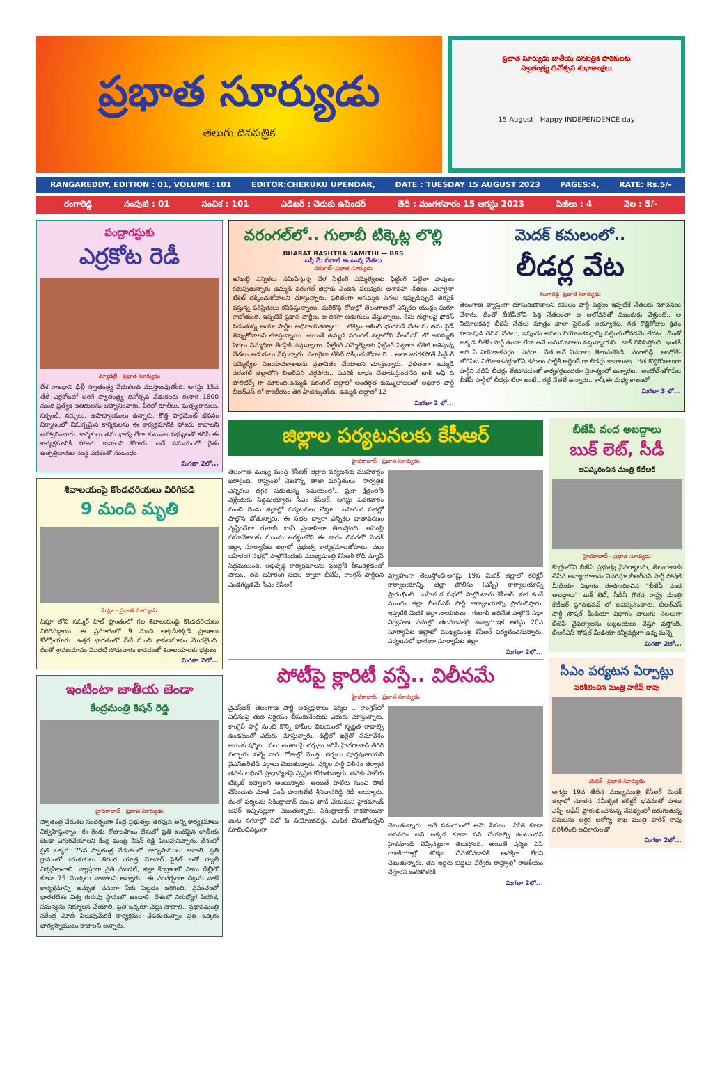ప్రభాత సూర్యుడు
తెలుగు దినపత్రిక
ప్రభాత సూర్యుడు జాతీయ దినపత్రిక పాఠకులకు
స్వాతంత్ర్య దినోత్సవ శుభాకాంక్షలు
15 August Happy INDEPENDENCE day
RANGAREDDY, EDITION : 01, VOLUME :101 EDITOR:CHERUKU UPENDAR, DATE : TUESDAY 15 AUGUST 2023 PAGES:4, RATE: Rs.5/-
రంగారెడ్డి సంపుటి : 01 సంచిక : 101 ఎడిటర్ : చెరుకు ఉపేందర్ తేదీ : మంగళవారం 15 ఆగస్టు 2023 పేజీలు : 4 వెల : 5/-
పంద్రాగస్టుకు
ఎర్రకోట రెడీ
న్యూఢిల్లీ - ప్రభాత సూర్యుడు
దేశ రాజధాని ఢిల్లీ స్వాతంత్ర్య వేడుకలకు ముస్తాబవుతోంది. ఆగస్టు 15వ తేదీ ఎర్రకోటలో జరిగే స్వాతంత్ర్య దినోత్సవ వేడుకలకు ఈసారి 1800 మంది ప్రత్యేక అతిథులను ఆహ్వానించారు. వీరిలో కూలీలు, మత్స్యకారులు, సర్పంచ్, నర్సులు, ఉపాధ్యాయులు ఉన్నారు. కొత్త పార్లమెంట్ భవనం నిర్మాణంలో నిమగ్నమైన కార్మికులను ఈ కార్యక్రమానికి హాజరు కావాలని ఆహ్వానించారు. కార్మికులు తమ భార్య లేదా కుటుంబ సభ్యులతో కలిసి ఈ కార్యక్రమానికి హాజరు కావాలని కోరారు. అదే సమయంలో రైతు ఉత్పత్తిదారుల సంస్థ పథకంతో సంబంధం
మిగతా 2లో...
శివాలయంపై కొండచరియలు విరిగిపడి
9 మంది మృతి
సిమ్లా - ప్రభాత సూర్యుడు
సిమ్లా లోని సమ్మర్ హిల్ ప్రాంతంలో గల శివాలయంపై కొండచరియలు విరిగిపడ్డాయి. ఈ ప్రమాదంలో 9 మంది అక్కడికక్కడే ప్రాణాలు కోల్పోయారు. ఉత్తర భారతంలో నేటి నుంచి శ్రావణమాసం మొదలైంది. దీంతో శ్రావణమాసం మొదటి సోమవారం కావడంతో శివాలయాలకు భక్తులు
మిగతా 2లో...
ఇంటింటా జాతీయ జెండా
కేంద్రమంత్రి కిషన్ రెడ్డి
హైదరాబాద్ - ప్రభాత సూర్యుడు
స్వాతంత్ర వేడుకల సందర్భంగా కేంద్ర ప్రభుత్వం తరఫున అన్ని కార్యక్రమాలు నిర్వహిస్తున్నాం. ఈ రెండు రోజులపాటు దేశంలో ప్రతి ఇంటిపైన జాతీయ జెండా ఎగురవేయాలని కేంద్ర మంత్రి కిషన్ రెడ్డి పిలుపునిచ్చారు. దేశంలో ప్రతి ఒక్కరు 75వ స్వాతంత్ర వేడుకలలో భాగ్యసాములు కావాలి. ప్రతి గ్రామంలో యువకులు తిరంగ యాత్ర మోటార్ సైకిల్ లతో ర్యాలీ నిర్వహించాలి. వ్యాప్తంగా ప్రతి మండల్, జిల్లా కేంద్రాలలో పాటు ఢిల్లీలో కూడా 75 మొక్కలు నాటాలని అన్నారు.. ఈ సందర్భంగా చెట్లను నాటే కార్యక్రమాన్ని అమృత వనంగా పేరు పెట్టడం జరిగింది. ప్రపంచంలో భారతదేశం విశ్వ గురువు స్థానంలో ఉండాలి. దేశంలో నిరుద్యోగ పేదరిక, సమస్యను నిర్మూలన చేయాలి. ప్రతి ఒక్కరూ చెట్లు నాటాలి.. ప్రధానమంత్రి నరేంద్ర మోదీ పిలుపుమేరకే కార్యక్రమం చేపడుతున్నాం ప్రతి ఒక్కరు భాగ్యస్వాములు కావాలని అన్నారు.
వరంగల్‌లో.. గులాబీ టిక్కెట్ల లొల్లి
BHARAT RASHTRA SAMITHI — BRS
బస్తీ మే సవాల్ అంటున్న నేతలు
వరంగల్- ప్రభాత సూర్యుడు
అసెంబ్లీ ఎన్నికలు సమీపిస్తున్న వేళ సిట్టింగ్ ఎమ్మెల్యేలకు ఫిట్టింగ్ పెట్టేలా పావులు కదుపుతున్నారు ఉమ్మడి వరంగల్ జిల్లాకు చెందిన పలువురు ఆశావహ నేతలు. ఎలాగైనా టికెట్ దక్కించుకోవాలని చూస్తున్నారు. ఫలితంగా అసమ్మతి సెగలు ఇప్పుడిప్పుడే తెరపైకి వస్తున్న పరిస్థితులు కనిపిస్తున్నాయి. మరికొద్ది రోజుల్లో తెలంగాణలో ఎన్నికల యుద్ధం షురూ కాబోతుంది. ఇప్పటికే ప్రధాన పార్టీలు ఆ దిశగా అడుగులు వేస్తున్నాయి. రేసు గుర్రాలపై ఫోకస్ పెడుతున్న ఆయా పార్టీల అధినాయకత్వాలు... టికెట్లు ఆశించి భంగపడే నేతలను తమ సైడ్ తిప్పుకోవాలని చూస్తున్నాయి. అయితే ఉమ్మడి వరంగల్ జిల్లాలోని బీఆర్ఎస్ లో అసమ్మతి సెగలు నెమ్మదిగా తెరపైకి వస్తున్నాయి. సిట్టింగ్ ఎమ్మెల్యేలకు ఫిట్టింగ్ పెట్టాలా టికెట్ ఆశిస్తున్న నేతలు అడుగులు వేస్తున్నారు. ఎలాగైనా టికెట్ దక్కించుకోవాలని... అలా జరగకపోతే సిట్టింగ్ ఎమ్మెల్యేల విజయావకాశాలను ప్రభావితం చేయాలని చూస్తున్నారు. ఫలితంగా ఉమ్మడి వరంగల్ జిల్లాలోని బీఆర్ఎస్ వర్గపోరు.. ఎవరికి లాభం చేకూరుస్తుందనేది టాక్ ఆఫ్ ది పాలిటిక్స్ గా మారింది.ఉమ్మడి వరంగల్ జిల్లాలో అంతర్గత కుమ్ములాటలతో అధికార పార్టీ బీఆర్ఎస్ లో రాజకీయం తెగ హీటెక్కుతోంది. ఉమ్మడి జిల్లాలో 12
మిగతా 2 లో...
మెదక్ కమలంలో..
లీడర్ల వేట
సంగారెడ్డి- ప్రభాత సూర్యుడు
తెలంగాణ వ్యాప్తంగా దూసుకుపోవాలని కమలం పార్టీ పెద్దలు ఇప్పటికే నేతలకు సూచనలు చేశారు. దీంతో బీజేపీలోని పెద్ద నేతలంతా ఆ ఆలోచనతో ముందుకు వెళ్తుంటే.. ఆ నియోజకవర్గ బీజేపీ నేతలు మాత్రం చాలా సైలెంట్ అయ్యారట. గత కొద్దిరోజుల క్రితం హడావుడి చేసిన నేతలు, ఇప్పుడు అసలు నియోజకవర్గాన్ని పట్టించుకోవడమే లేదట.. దీంతో అక్కడ బీజేపీ పార్టీ ఉందా లేదా అనే అనుమానాలు వస్తున్నాయని.. టాక్ వినిపిస్తోంది. ఇంతకీ అది ఏ నియోజకవర్గం.. ఎవరా.. నేత అనే వివరాలు తెలుసుకొండి.. సంగారెడ్డి.. ఆందోల్-జోగిపేట నియోజకవర్గంలోని కమలం పార్టీకి అర్జెంట్ గా లీడర్లు కావాలంట.. గత కొద్దిరోజులుగా పార్టీని నడిపే లీడర్లు లేకపోవడంతో కార్యకర్తలందరూ నైరాశ్యంలో ఉన్నారట.. ఆందోల్-జోగిపేట బీజేపీ పార్టీలో లీడర్లు లేరా అంటే.. గట్టి నేతలే ఉన్నారు.. కానీ,ఈ మధ్య కాలంలో
మిగతా 3 లో...
జిల్లాల పర్యటనలకు కేసీఆర్
హైదరాబాద్ - ప్రభాత సూర్యుడు
తెలంగాణ ముఖ్య మంత్రి కేసీఆర్ జిల్లాల పర్యటనకు ముహూర్తం ఖరారైంది. రాష్ట్రంలో నెలకొన్న తాజా పరిస్థితులు, సార్వత్రిక ఎన్నికలు దగ్గర పడుతున్న సమయంలో.. ప్రజా క్షేత్రంలోకి వెళ్లేందుకు సిద్ధమయ్యారు సీఎం కేసీఆర్. ఆగస్టు చివరివారం నుంచి రెండు జిల్లాల్లో పర్యటనలు చేస్తూ.. బహిరంగ సభల్లో పాల్గొన బోతున్నారు. ఈ సభల ద్వారా ఎన్నికల వాతావరణం సృష్టించేలా గులాబీ బాస్ ప్రణాళికగా తెలుస్తోంది. అసెంబ్లీ సమావేశాలకు ముందు ఆగస్టులోని ఈ వారం చివరలో మెదక్ జిల్లా, సూర్యాపేట జిల్లాలో ప్రభుత్వ కార్యక్రమాలతోపాటు, పలు బహిరంగ సభల్లో పాల్గొనేందుకు ముఖ్యమంత్రి కేసీఆర్ రోడ్ మ్యాప్ సిద్ధమయింది. అభివృద్ధి కార్యక్రమాలను ప్రజల్లోకి తీసుకెళ్లడంతో పాటు.. తన బహిరంగ సభల ద్వారా బీజేపీ, కాంగ్రెస్ పార్టీలని ఎండగట్టడమే సీఎం కేసీఆర్
వ్యూహంగా తెలుస్తోంది.ఆగస్టు 19న మెదక్ జిల్లాలో కలెక్టర్ కార్యాలయాన్ని, జిల్లా పోలీసు (ఎస్పీ) కార్యాలయాన్ని ప్రారంభించి.. బహిరంగ సభలో పాల్గొంటారు కేసీఆర్. సభ కంటే ముందు జిల్లా బీఆర్ఎస్ పార్టీ కార్యాలయాన్ని ప్రారంభిస్తారు. ఇప్పటికే మెదక్ జిల్లా నాయకులు.. గులాబీ అధినేత పాల్గొనే సభా నిర్వహణ పనుల్లో తలమునకలై ఉన్నారు.ఇక ఆగస్టు 20న సూర్యాపేట జిల్లాలో ముఖ్యమంత్రి కేసీఆర్ పర్యటించనున్నారు. పర్యటనలో భాగంగా సూర్యాపేట జిల్లా
మిగతా 2లో...
పోటీపై క్లారిటీ వస్తే.. విలీనమే
హైదరాబాద్ - ప్రభాత సూర్యుడు
వైఎస్ఆర్ తెలంగాణ పార్టీ అధ్యక్షురాలు షర్మిల .. కాంగ్రెస్‌లో విలీనంపై తుది నిర్ణయం తీసుకునేందుకు ఎదురు చూస్తున్నారు. కాంగ్రెస్ పార్టీ నుంచి కొన్ని హామీల విషయంలో స్పష్టత రావాల్సి ఉండటంతో ఎదురు చూస్తున్నారు. ఢిల్లీలో ఖర్గేతో సమావేశం అయిన షర్మిల.. పలు అంశాలపై చర్చలు జరిపి హైదరాబాద్ తిరిగి వచ్చారు. వచ్చే వారం రోజుల్లో మొత్తం చర్చలు పూర్తవుతాయని వైఎస్ఆర్‌టీపీ వర్గాలు చెబుతున్నారు. షర్మిల పార్టీ విలీనం తర్వాత తనకు లభించే ప్రాధాన్యతపై స్పష్టత కోరుతున్నారు. తనకు పాలేరు టిక్కెట్ ఇవ్వాలని అంటున్నారు. అయితే పాలేరు నుంచి పోటీ చేసేందుకు మాజీ ఎంపీ పొంగులేటి శ్రీనివాసరెడ్డి రెడీ అయ్యారు. దీంతో షర్మిలను సికింద్రాబాద్ నుంచి పోటీ చేయమని హైకమాండ్ ఆఫర్ ఇచ్చినట్లుగా చెబుతున్నారు. సికింద్రాబాద్ కాకపోయినా జంట నగరాల్లో ఏదో ఓ నియోజకవర్గం ఎంపిక చేసుకోవచ్చని సూచించినట్లుగా
చెబుతున్నారు. అదే సమయంలో ఆమె సేవలు.. ఏపీకి కూడా అవసరం అని అక్కడ కూడా పని చేయాల్సి ఉంటుందని హైకమాండ్ చెప్పినట్లుగా తెలుస్తోంది. అయితే షర్మిల ఏపీ రాజకీయాల్లో జోక్యం చేసుకోవడానికి ఆసక్తిగా లేరని చెబుతున్నారు. తన ఇద్దరు బిడ్డలు వేర్వేరు రాష్ట్రాల్లో రాజకీయం చేస్తారని ఒకరికొకరికి
మిగతా 2లో...
బీజేపీ వంద అబద్దాలు
బుక్ లెట్, సీడీ
ఆవిష్కరించిన మంత్రి కేటీఆర్
హైదరాబాద్ - ప్రభాత సూర్యుడు
కేంద్రంలోని బీజేపీ ప్రభుత్వ వైఫల్యాలను, తెలంగాణకు చేసిన అన్యాయాలను వివరిస్తూ బీఆర్ఎస్ పార్టీ సోషల్ మీడియా విభాగం రూపొందించిన "బీజేపీ వంద అబద్దాలు" బుక్ లెట్, సీడీనీ గౌరవ రాష్ట్ర మంత్రి కేటీఆర్ ప్రగతిభవన్ లో ఆవిష్కరించారు. బీఆర్ఎస్ పార్టీ సోషల్ మీడియా విభాగం నాలుగు నెలలుగా బీజేపీ వైఫల్యాలను బట్టబయలు చేస్తూ వస్తోంది. బీఆర్ఎస్ సోషల్ మీడియా కన్వీనర్లుగా ఉన్న మన్నె
మిగతా 2లో...
సీఎం పర్యటన ఏర్పాట్లు
పరిశీలించిన మంత్రి హరీష్ రావు
మెదక్ - ప్రభాత సూర్యుడు
ఆగస్టు 19వ తేదీన ముఖ్యమంత్రి కేసీఆర్ మెదక్ జిల్లాలో నూతన సమీకృత కలెక్టర్ భవనంతో పాటు ఎస్పీ ఆఫీస్ ప్రారంభించనున్న నేపధ్యంలో జరుగుతున్న పనులను ఆర్థిక ఆరోగ్య శాఖ మంత్రి హరీశ్ రావు పరిశీలించి అధికారులతో
మిగతా 2లో...